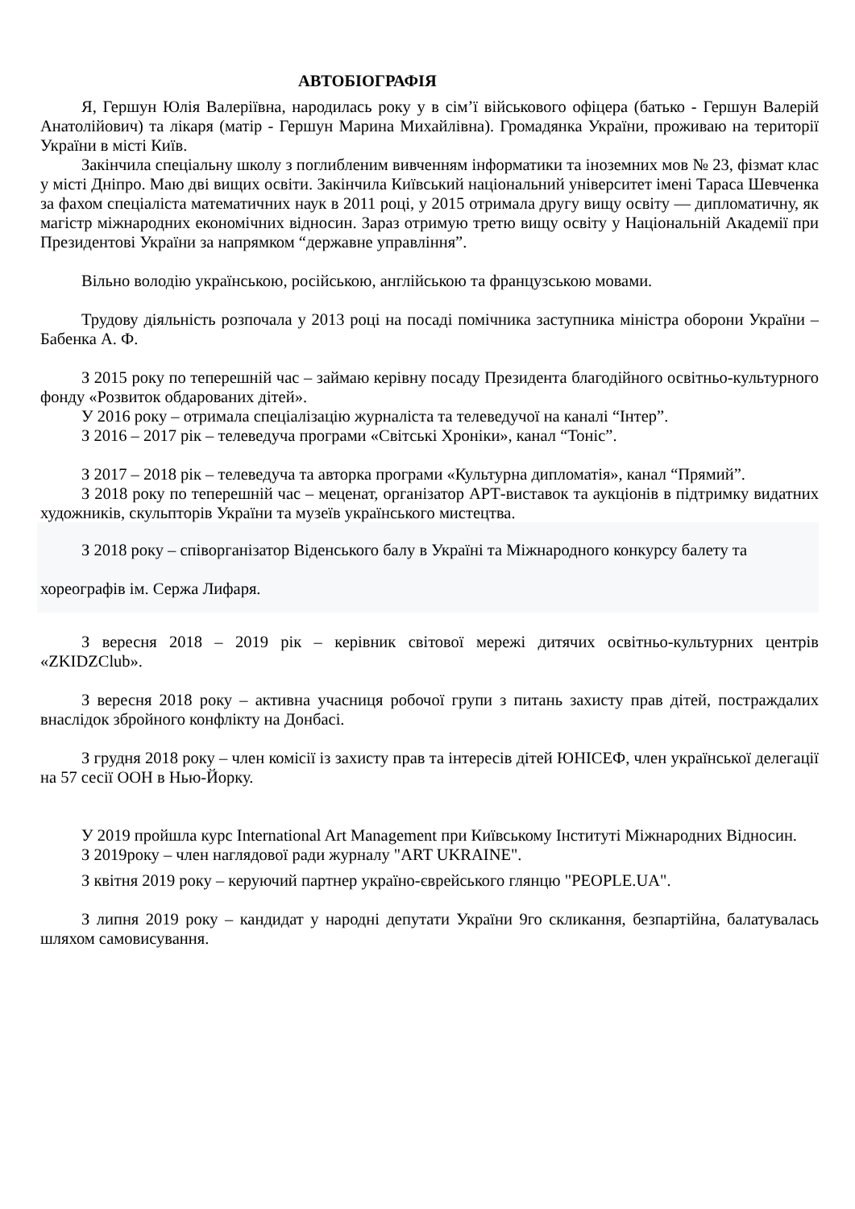АВТОБІОГРАФІЯ
Я, Гершун Юлія Валеріївна, народилась року у в сім’ї військового офіцера (батько - Гершун Валерій Анатолійович) та лікаря (матір - Гершун Марина Михайлівна). Громадянка України, проживаю на території України в місті Київ.
Закінчила спеціальну школу з поглибленим вивченням інформатики та іноземних мов № 23, фізмат клас у місті Дніпро. Маю дві вищих освіти. Закінчила Київський національний університет імені Тараса Шевченка за фахом спеціаліста математичних наук в 2011 році, у 2015 отримала другу вищу освіту — дипломатичну, як магістр міжнародних економічних відносин. Зараз отримую третю вищу освіту у Національній Академії при Президентові України за напрямком “державне управління”.
Вільно володію українською, російською, англійською та французською мовами.
Трудову діяльність розпочала у 2013 році на посаді помічника заступника міністра оборони України – Бабенка А. Ф.
З 2015 року по теперешній час – займаю керівну посаду Президента благодійного освітньо-культурного фонду «Розвиток обдарованих дітей».
У 2016 року – отримала спеціалізацію журналіста та телеведучої на каналі “Інтер”.
З 2016 – 2017 рік – телеведуча програми «Світські Хроніки», канал “Тоніс”.
З 2017 – 2018 рік – телеведуча та авторка програми «Культурна дипломатія», канал “Прямий”.
З 2018 року по теперешній час – меценат, організатор АРТ-виставок та аукціонів в підтримку видатних художників, скульпторів України та музеїв українського мистецтва.
З 2018 року – співорганізатор Віденського балу в Україні та Міжнародного конкурсу балету та хореографів ім. Сержа Лифаря.
З вересня 2018 – 2019 рік – керівник світової мережі дитячих освітньо-культурних центрів «ZKIDZClub».
З вересня 2018 року – активна учасниця робочої групи з питань захисту прав дітей, постраждалих внаслідок збройного конфлікту на Донбасі.
З грудня 2018 року – член комісії із захисту прав та інтересів дітей ЮНІСЕФ, член української делегації на 57 сесії ООН в Нью-Йорку.
У 2019 пройшла курс International Art Management при Київському Інституті Міжнародних Відносин.
З 2019року – член наглядової ради журналу "ART UKRAINE".
З квітня 2019 року – керуючий партнер україно-єврейського глянцю "PEOPLE.UA".
З липня 2019 року – кандидат у народні депутати України 9го скликання, безпартійна, балатувалась шляхом самовисування.